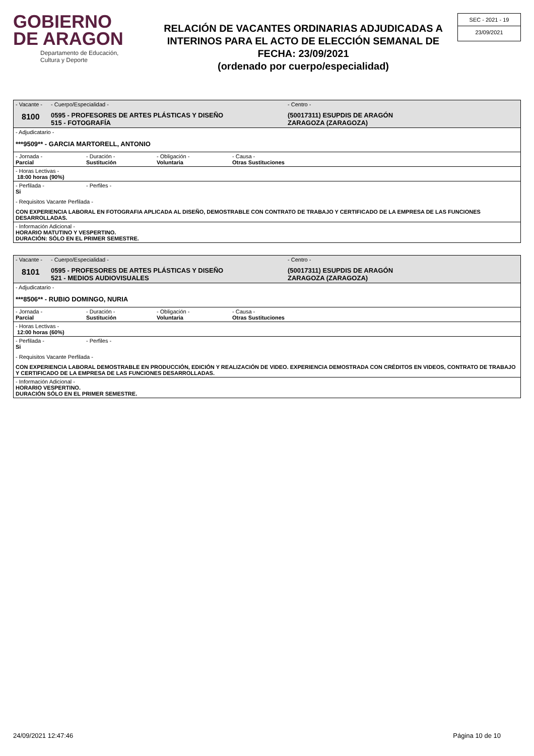GOBIERNO
DE ARAGON
Departamento de Educación,
Cultura y Deporte
RELACIÓN DE VACANTES ORDINARIAS ADJUDICADAS A INTERINOS PARA EL ACTO DE ELECCIÓN SEMANAL DE FECHA: 23/09/2021
(ordenado por cuerpo/especialidad)
SEC - 2021 - 19
23/09/2021
- Vacante -
8100
- Cuerpo/Especialidad -
0595 - PROFESORES DE ARTES PLÁSTICAS Y DISEÑO
515 - FOTOGRAFÍA
- Centro -
(50017311) ESUPDIS DE ARAGÓN
ZARAGOZA (ZARAGOZA)
- Adjudicatario -
***9509** - GARCIA MARTORELL, ANTONIO
- Jornada -
Parcial
- Duración -
Sustitución
- Obligación -
Voluntaria
- Causa -
Otras Sustituciones
- Horas Lectivas -
18:00 horas (90%)
- Perfilada -
Si
- Perfiles -
- Requisitos Vacante Perfilada -
CON EXPERIENCIA LABORAL EN FOTOGRAFIA APLICADA AL DISEÑO, DEMOSTRABLE CON CONTRATO DE TRABAJO Y CERTIFICADO DE LA EMPRESA DE LAS FUNCIONES DESARROLLADAS.
- Información Adicional -
HORARIO MATUTINO Y VESPERTINO.
DURACIÓN: SÓLO EN EL PRIMER SEMESTRE.
- Vacante -
8101
- Cuerpo/Especialidad -
0595 - PROFESORES DE ARTES PLÁSTICAS Y DISEÑO
521 - MEDIOS AUDIOVISUALES
- Centro -
(50017311) ESUPDIS DE ARAGÓN
ZARAGOZA (ZARAGOZA)
- Adjudicatario -
***8506** - RUBIO DOMINGO, NURIA
- Jornada -
Parcial
- Duración -
Sustitución
- Obligación -
Voluntaria
- Causa -
Otras Sustituciones
- Horas Lectivas -
12:00 horas (60%)
- Perfilada -
Si
- Perfiles -
- Requisitos Vacante Perfilada -
CON EXPERIENCIA LABORAL DEMOSTRABLE EN PRODUCCIÓN, EDICIÓN Y REALIZACIÓN DE VIDEO. EXPERIENCIA DEMOSTRADA CON CRÉDITOS EN VIDEOS, CONTRATO DE TRABAJO Y CERTIFICADO DE LA EMPRESA DE LAS FUNCIONES DESARROLLADAS.
- Información Adicional -
HORARIO VESPERTINO.
DURACIÓN SÓLO EN EL PRIMER SEMESTRE.
24/09/2021 12:47:46 Página 10 de 10